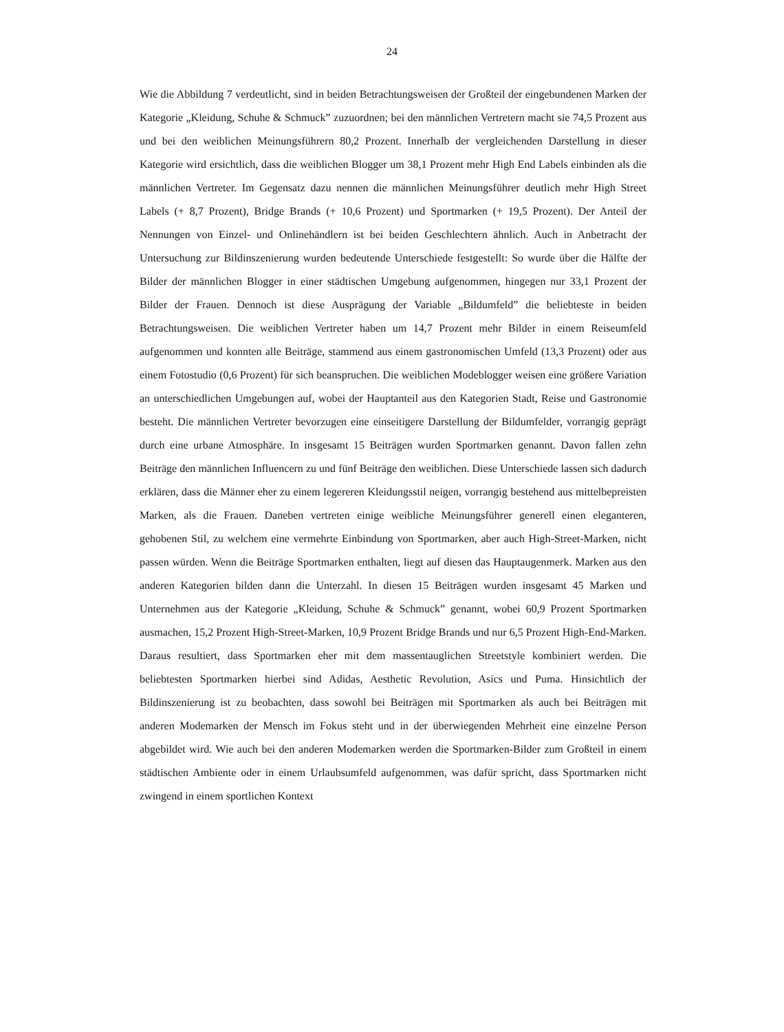24
Wie die Abbildung 7 verdeutlicht, sind in beiden Betrachtungsweisen der Großteil der eingebundenen Marken der Kategorie „Kleidung, Schuhe & Schmuck” zuzuordnen; bei den männlichen Vertretern macht sie 74,5 Prozent aus und bei den weiblichen Meinungsführern 80,2 Prozent. Innerhalb der vergleichenden Darstellung in dieser Kategorie wird ersichtlich, dass die weiblichen Blogger um 38,1 Prozent mehr High End Labels einbinden als die männlichen Vertreter. Im Gegensatz dazu nennen die männlichen Meinungsführer deutlich mehr High Street Labels (+ 8,7 Prozent), Bridge Brands (+ 10,6 Prozent) und Sportmarken (+ 19,5 Prozent). Der Anteil der Nennungen von Einzel- und Onlinehändlern ist bei beiden Geschlechtern ähnlich. Auch in Anbetracht der Untersuchung zur Bildinszenierung wurden bedeutende Unterschiede festgestellt: So wurde über die Hälfte der Bilder der männlichen Blogger in einer städtischen Umgebung aufgenommen, hingegen nur 33,1 Prozent der Bilder der Frauen. Dennoch ist diese Ausprägung der Variable „Bildumfeld” die beliebteste in beiden Betrachtungsweisen. Die weiblichen Vertreter haben um 14,7 Prozent mehr Bilder in einem Reiseumfeld aufgenommen und konnten alle Beiträge, stammend aus einem gastronomischen Umfeld (13,3 Prozent) oder aus einem Fotostudio (0,6 Prozent) für sich beanspruchen. Die weiblichen Modeblogger weisen eine größere Variation an unterschiedlichen Umgebungen auf, wobei der Hauptanteil aus den Kategorien Stadt, Reise und Gastronomie besteht. Die männlichen Vertreter bevorzugen eine einseitigere Darstellung der Bildumfelder, vorrangig geprägt durch eine urbane Atmosphäre. In insgesamt 15 Beiträgen wurden Sportmarken genannt. Davon fallen zehn Beiträge den männlichen Influencern zu und fünf Beiträge den weiblichen. Diese Unterschiede lassen sich dadurch erklären, dass die Männer eher zu einem legereren Kleidungsstil neigen, vorrangig bestehend aus mittelbepreisten Marken, als die Frauen. Daneben vertreten einige weibliche Meinungsführer generell einen eleganteren, gehobenen Stil, zu welchem eine vermehrte Einbindung von Sportmarken, aber auch High-Street-Marken, nicht passen würden. Wenn die Beiträge Sportmarken enthalten, liegt auf diesen das Hauptaugenmerk. Marken aus den anderen Kategorien bilden dann die Unterzahl. In diesen 15 Beiträgen wurden insgesamt 45 Marken und Unternehmen aus der Kategorie „Kleidung, Schuhe & Schmuck” genannt, wobei 60,9 Prozent Sportmarken ausmachen, 15,2 Prozent High-Street-Marken, 10,9 Prozent Bridge Brands und nur 6,5 Prozent High-End-Marken. Daraus resultiert, dass Sportmarken eher mit dem massentauglichen Streetstyle kombiniert werden. Die beliebtesten Sportmarken hierbei sind Adidas, Aesthetic Revolution, Asics und Puma. Hinsichtlich der Bildinszenierung ist zu beobachten, dass sowohl bei Beiträgen mit Sportmarken als auch bei Beiträgen mit anderen Modemarken der Mensch im Fokus steht und in der überwiegenden Mehrheit eine einzelne Person abgebildet wird. Wie auch bei den anderen Modemarken werden die Sportmarken-Bilder zum Großteil in einem städtischen Ambiente oder in einem Urlaubsumfeld aufgenommen, was dafür spricht, dass Sportmarken nicht zwingend in einem sportlichen Kontext